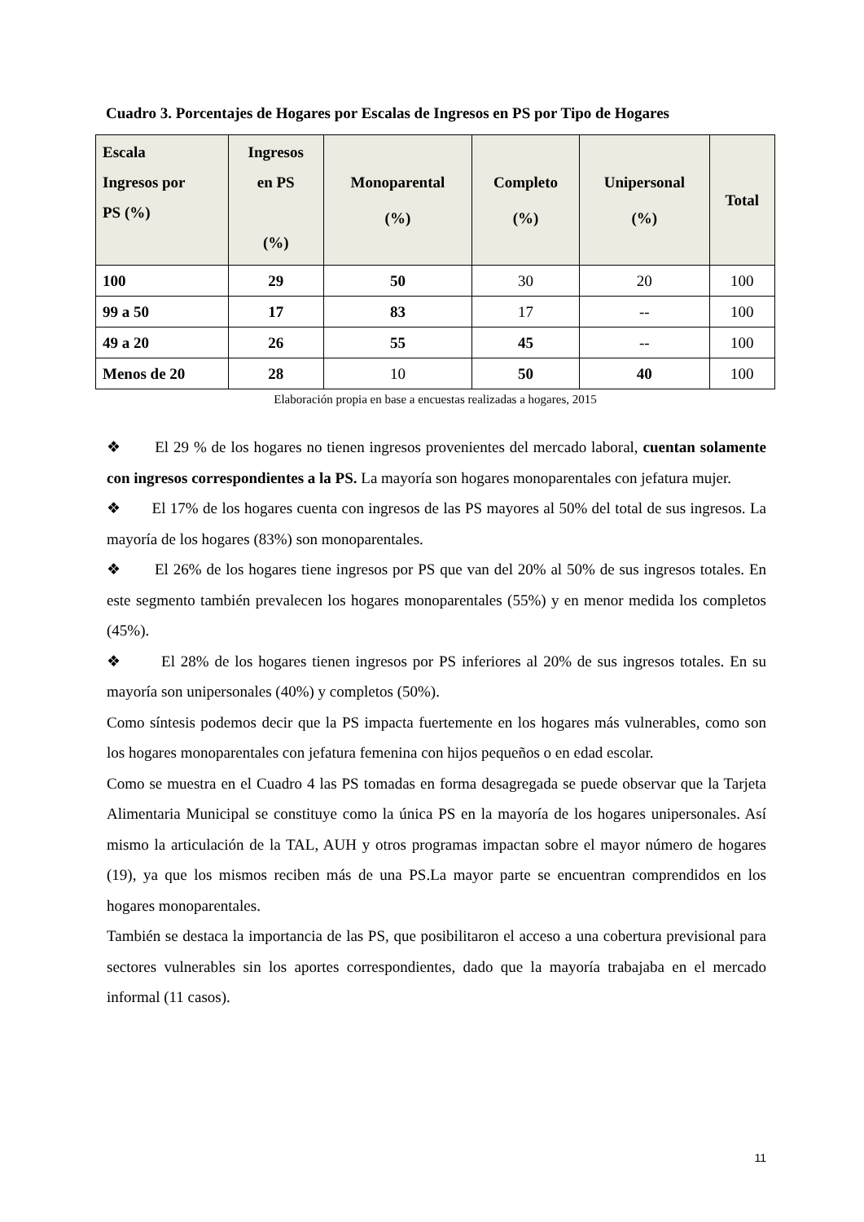Cuadro 3. Porcentajes de Hogares por Escalas de Ingresos en PS por Tipo de Hogares
| Escala Ingresos por PS (%) | Ingresos en PS (%) | Monoparental (%) | Completo (%) | Unipersonal (%) | Total |
| --- | --- | --- | --- | --- | --- |
| 100 | 29 | 50 | 30 | 20 | 100 |
| 99 a 50 | 17 | 83 | 17 | -- | 100 |
| 49 a 20 | 26 | 55 | 45 | -- | 100 |
| Menos de 20 | 28 | 10 | 50 | 40 | 100 |
Elaboración propia en base a encuestas realizadas a hogares, 2015
❖ El 29 % de los hogares no tienen ingresos provenientes del mercado laboral, cuentan solamente con ingresos correspondientes a la PS. La mayoría son hogares monoparentales con jefatura mujer.
❖ El 17% de los hogares cuenta con ingresos de las PS mayores al 50% del total de sus ingresos. La mayoría de los hogares (83%) son monoparentales.
❖ El 26% de los hogares tiene ingresos por PS que van del 20% al 50% de sus ingresos totales. En este segmento también prevalecen los hogares monoparentales (55%) y en menor medida los completos (45%).
❖ El 28% de los hogares tienen ingresos por PS inferiores al 20% de sus ingresos totales. En su mayoría son unipersonales (40%) y completos (50%).
Como síntesis podemos decir que la PS impacta fuertemente en los hogares más vulnerables, como son los hogares monoparentales con jefatura femenina con hijos pequeños o en edad escolar.
Como se muestra en el Cuadro 4 las PS tomadas en forma desagregada se puede observar que la Tarjeta Alimentaria Municipal se constituye como la única PS en la mayoría de los hogares unipersonales. Así mismo la articulación de la TAL, AUH y otros programas impactan sobre el mayor número de hogares (19), ya que los mismos reciben más de una PS.La mayor parte se encuentran comprendidos en los hogares monoparentales.
También se destaca la importancia de las PS, que posibilitaron el acceso a una cobertura previsional para sectores vulnerables sin los aportes correspondientes, dado que la mayoría trabajaba en el mercado informal (11 casos).
11